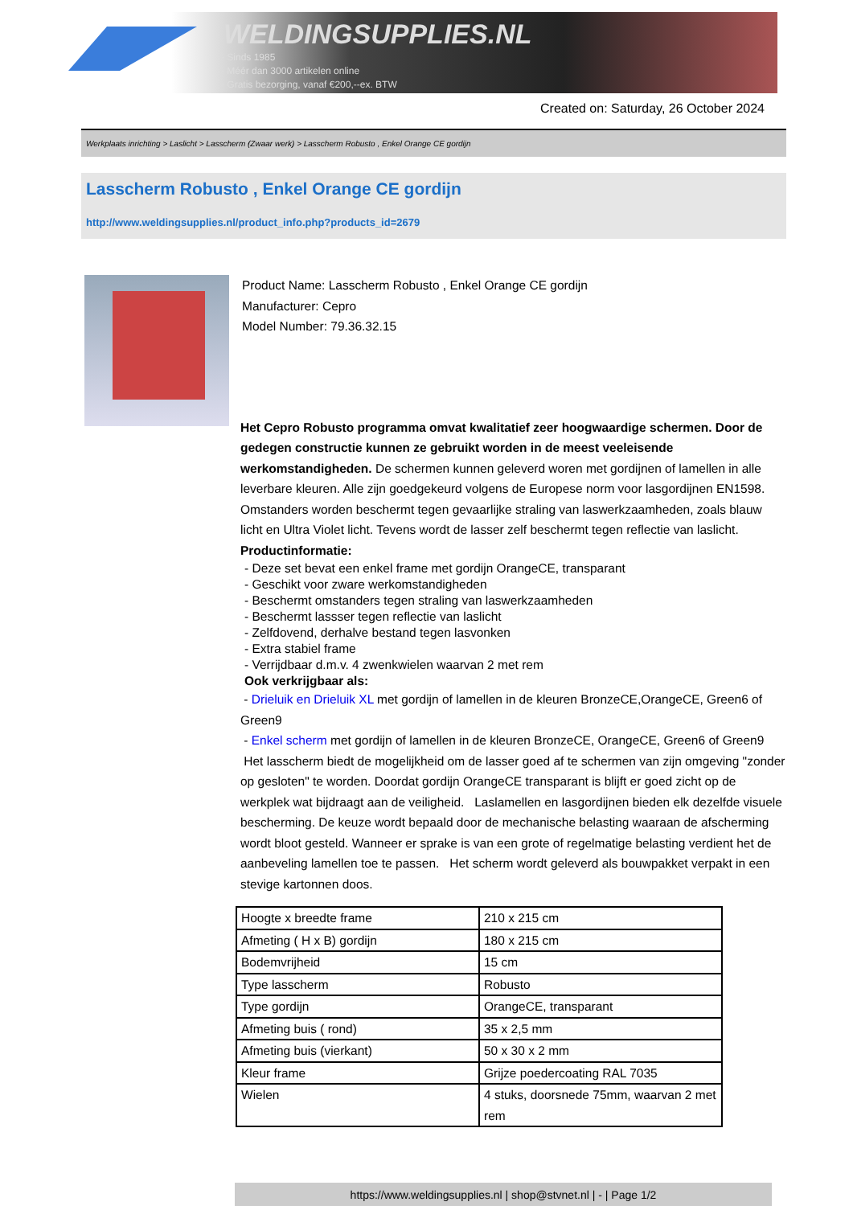WELDINGSUPPLIES.NL
- Sinds 1985
- Méér dan 3000 artikelen online
- Gratis bezorging, vanaf €200,--ex. BTW
Created on: Saturday, 26 October 2024
Werkplaats inrichting > Laslicht > Lasscherm (Zwaar werk) > Lasscherm Robusto , Enkel Orange CE gordijn
Lasscherm Robusto , Enkel Orange CE gordijn
http://www.weldingsupplies.nl/product_info.php?products_id=2679
Product Name: Lasscherm Robusto , Enkel Orange CE gordijn
Manufacturer: Cepro
Model Number: 79.36.32.15
Het Cepro Robusto programma omvat kwalitatief zeer hoogwaardige schermen. Door de gedegen constructie kunnen ze gebruikt worden in de meest veeleisende werkomstandigheden. De schermen kunnen geleverd woren met gordijnen of lamellen in alle leverbare kleuren. Alle zijn goedgekeurd volgens de Europese norm voor lasgordijnen EN1598. Omstanders worden beschermt tegen gevaarlijke straling van laswerkzaamheden, zoals blauw licht en Ultra Violet licht. Tevens wordt de lasser zelf beschermt tegen reflectie van laslicht. Productinformatie:
- Deze set bevat een enkel frame met gordijn OrangeCE, transparant
- Geschikt voor zware werkomstandigheden
- Beschermt omstanders tegen straling van laswerkzaamheden
- Beschermt lassser tegen reflectie van laslicht
- Zelfdovend, derhalve bestand tegen lasvonken
- Extra stabiel frame
- Verrijdbaar d.m.v. 4 zwenkwielen waarvan 2 met rem
Ook verkrijgbaar als:
- Drieluik en Drieluik XL met gordijn of lamellen in de kleuren BronzeCE,OrangeCE, Green6 of Green9
- Enkel scherm met gordijn of lamellen in de kleuren BronzeCE, OrangeCE, Green6 of Green9
Het lasscherm biedt de mogelijkheid om de lasser goed af te schermen van zijn omgeving "zonder op gesloten" te worden. Doordat gordijn OrangeCE transparant is blijft er goed zicht op de werkplek wat bijdraagt aan de veiligheid. Laslamellen en lasgordijnen bieden elk dezelfde visuele bescherming. De keuze wordt bepaald door de mechanische belasting waaraan de afscherming wordt bloot gesteld. Wanneer er sprake is van een grote of regelmatige belasting verdient het de aanbeveling lamellen toe te passen. Het scherm wordt geleverd als bouwpakket verpakt in een stevige kartonnen doos.
| Hoogte x breedte frame | 210 x 215 cm |
| Afmeting ( H x B) gordijn | 180 x 215 cm |
| Bodemvrijheid | 15 cm |
| Type lasscherm | Robusto |
| Type gordijn | OrangeCE, transparant |
| Afmeting buis ( rond) | 35 x 2,5 mm |
| Afmeting buis (vierkant) | 50 x 30 x 2 mm |
| Kleur frame | Grijze poedercoating RAL 7035 |
| Wielen | 4 stuks, doorsnede 75mm, waarvan 2 met rem |
https://www.weldingsupplies.nl | shop@stvnet.nl | - | Page 1/2